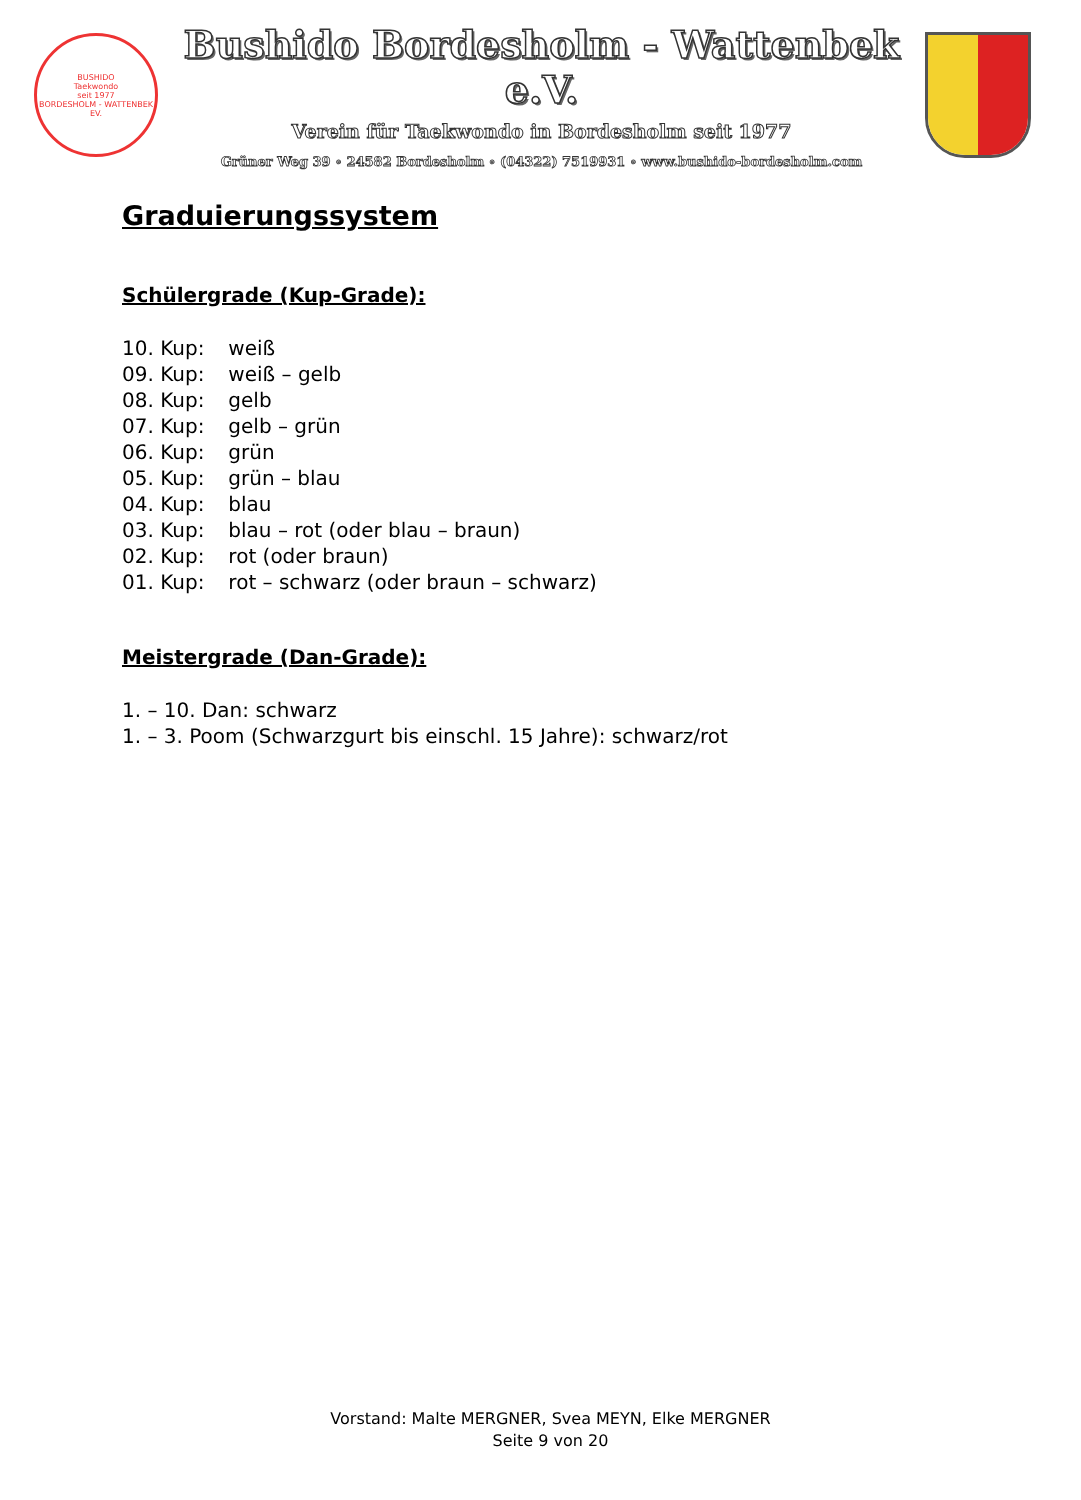BUSHIDO
Taekwondo
seit 1977
BORDESHOLM - WATTENBEK EV.
Bushido Bordesholm - Wattenbek e.V.
Verein für Taekwondo in Bordesholm seit 1977
Grüner Weg 39 ∘ 24582 Bordesholm ∘ (04322) 7519931 ∘ www.bushido-bordesholm.com
Graduierungssystem
Schülergrade (Kup-Grade):
10. Kup: weiß
09. Kup: weiß – gelb
08. Kup: gelb
07. Kup: gelb – grün
06. Kup: grün
05. Kup: grün – blau
04. Kup: blau
03. Kup: blau – rot (oder blau – braun)
02. Kup: rot (oder braun)
01. Kup: rot – schwarz (oder braun – schwarz)
Meistergrade (Dan-Grade):
1. – 10. Dan: schwarz
1. – 3. Poom (Schwarzgurt bis einschl. 15 Jahre): schwarz/rot
Vorstand: Malte MERGNER, Svea MEYN, Elke MERGNER
Seite 9 von 20